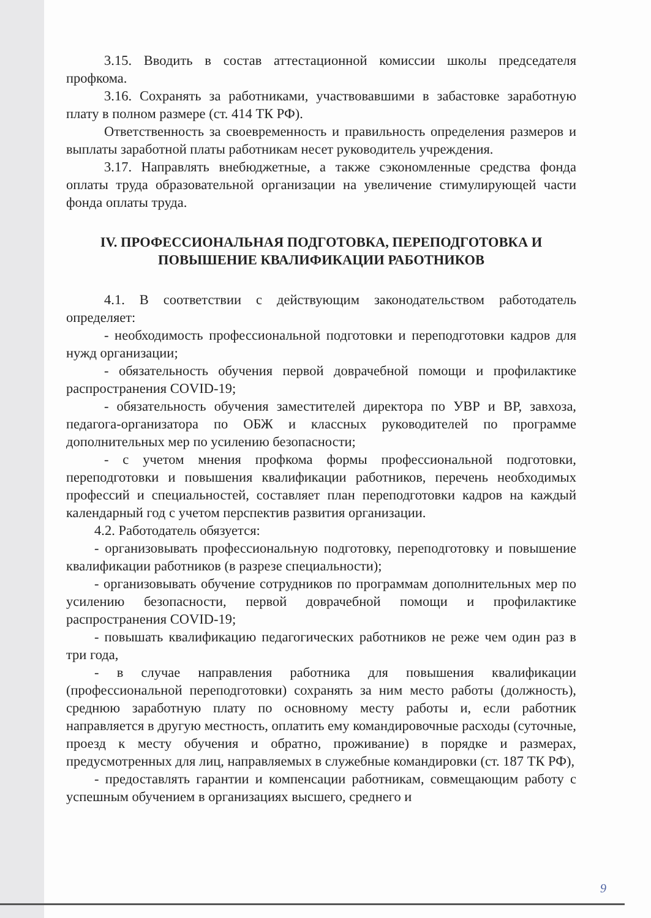3.15. Вводить в состав аттестационной комиссии школы председателя профкома.
3.16. Сохранять за работниками, участвовавшими в забастовке заработную плату в полном размере (ст. 414 ТК РФ).
Ответственность за своевременность и правильность определения размеров и выплаты заработной платы работникам несет руководитель учреждения.
3.17. Направлять внебюджетные, а также сэкономленные средства фонда оплаты труда образовательной организации на увеличение стимулирующей части фонда оплаты труда.
IV. ПРОФЕССИОНАЛЬНАЯ ПОДГОТОВКА, ПЕРЕПОДГОТОВКА И ПОВЫШЕНИЕ КВАЛИФИКАЦИИ РАБОТНИКОВ
4.1. В соответствии с действующим законодательством работодатель определяет:
- необходимость профессиональной подготовки и переподготовки кадров для нужд организации;
- обязательность обучения первой доврачебной помощи и профилактике распространения COVID-19;
- обязательность обучения заместителей директора по УВР и ВР, завхоза, педагога-организатора по ОБЖ и классных руководителей по программе дополнительных мер по усилению безопасности;
- с учетом мнения профкома формы профессиональной подготовки, переподготовки и повышения квалификации работников, перечень необходимых профессий и специальностей, составляет план переподготовки кадров на каждый календарный год с учетом перспектив развития организации.
4.2. Работодатель обязуется:
- организовывать профессиональную подготовку, переподготовку и повышение квалификации работников (в разрезе специальности);
- организовывать обучение сотрудников по программам дополнительных мер по усилению безопасности, первой доврачебной помощи и профилактике распространения COVID-19;
- повышать квалификацию педагогических работников не реже чем один раз в три года,
- в случае направления работника для повышения квалификации (профессиональной переподготовки) сохранять за ним место работы (должность), среднюю заработную плату по основному месту работы и, если работник направляется в другую местность, оплатить ему командировочные расходы (суточные, проезд к месту обучения и обратно, проживание) в порядке и размерах, предусмотренных для лиц, направляемых в служебные командировки (ст. 187 ТК РФ),
- предоставлять гарантии и компенсации работникам, совмещающим работу с успешным обучением в организациях высшего, среднего и
9